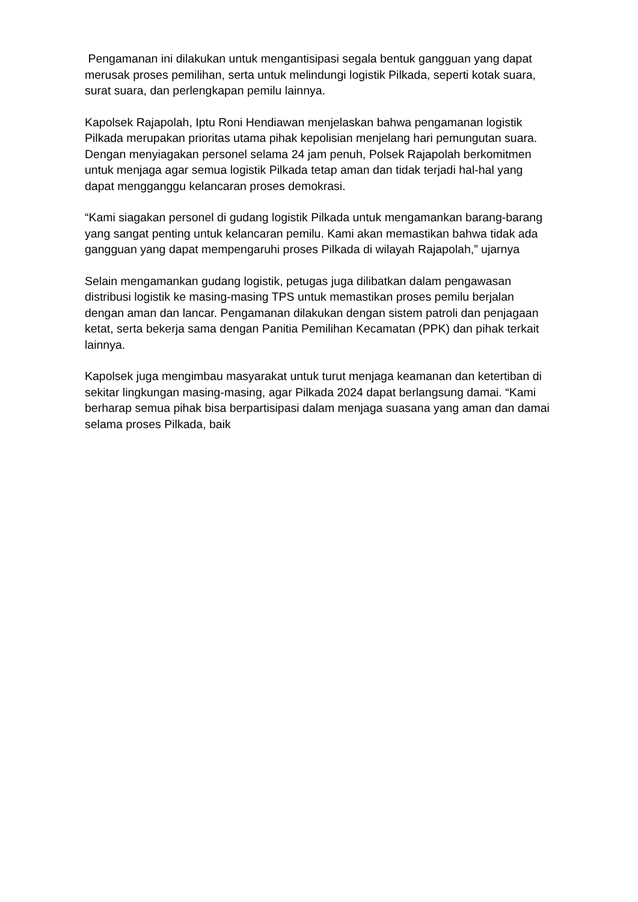Pengamanan ini dilakukan untuk mengantisipasi segala bentuk gangguan yang dapat merusak proses pemilihan, serta untuk melindungi logistik Pilkada, seperti kotak suara, surat suara, dan perlengkapan pemilu lainnya.
Kapolsek Rajapolah, Iptu Roni Hendiawan menjelaskan bahwa pengamanan logistik Pilkada merupakan prioritas utama pihak kepolisian menjelang hari pemungutan suara. Dengan menyiagakan personel selama 24 jam penuh, Polsek Rajapolah berkomitmen untuk menjaga agar semua logistik Pilkada tetap aman dan tidak terjadi hal-hal yang dapat mengganggu kelancaran proses demokrasi.
“Kami siagakan personel di gudang logistik Pilkada untuk mengamankan barang-barang yang sangat penting untuk kelancaran pemilu. Kami akan memastikan bahwa tidak ada gangguan yang dapat mempengaruhi proses Pilkada di wilayah Rajapolah,” ujarnya
Selain mengamankan gudang logistik, petugas juga dilibatkan dalam pengawasan distribusi logistik ke masing-masing TPS untuk memastikan proses pemilu berjalan dengan aman dan lancar. Pengamanan dilakukan dengan sistem patroli dan penjagaan ketat, serta bekerja sama dengan Panitia Pemilihan Kecamatan (PPK) dan pihak terkait lainnya.
Kapolsek juga mengimbau masyarakat untuk turut menjaga keamanan dan ketertiban di sekitar lingkungan masing-masing, agar Pilkada 2024 dapat berlangsung damai. “Kami berharap semua pihak bisa berpartisipasi dalam menjaga suasana yang aman dan damai selama proses Pilkada, baik